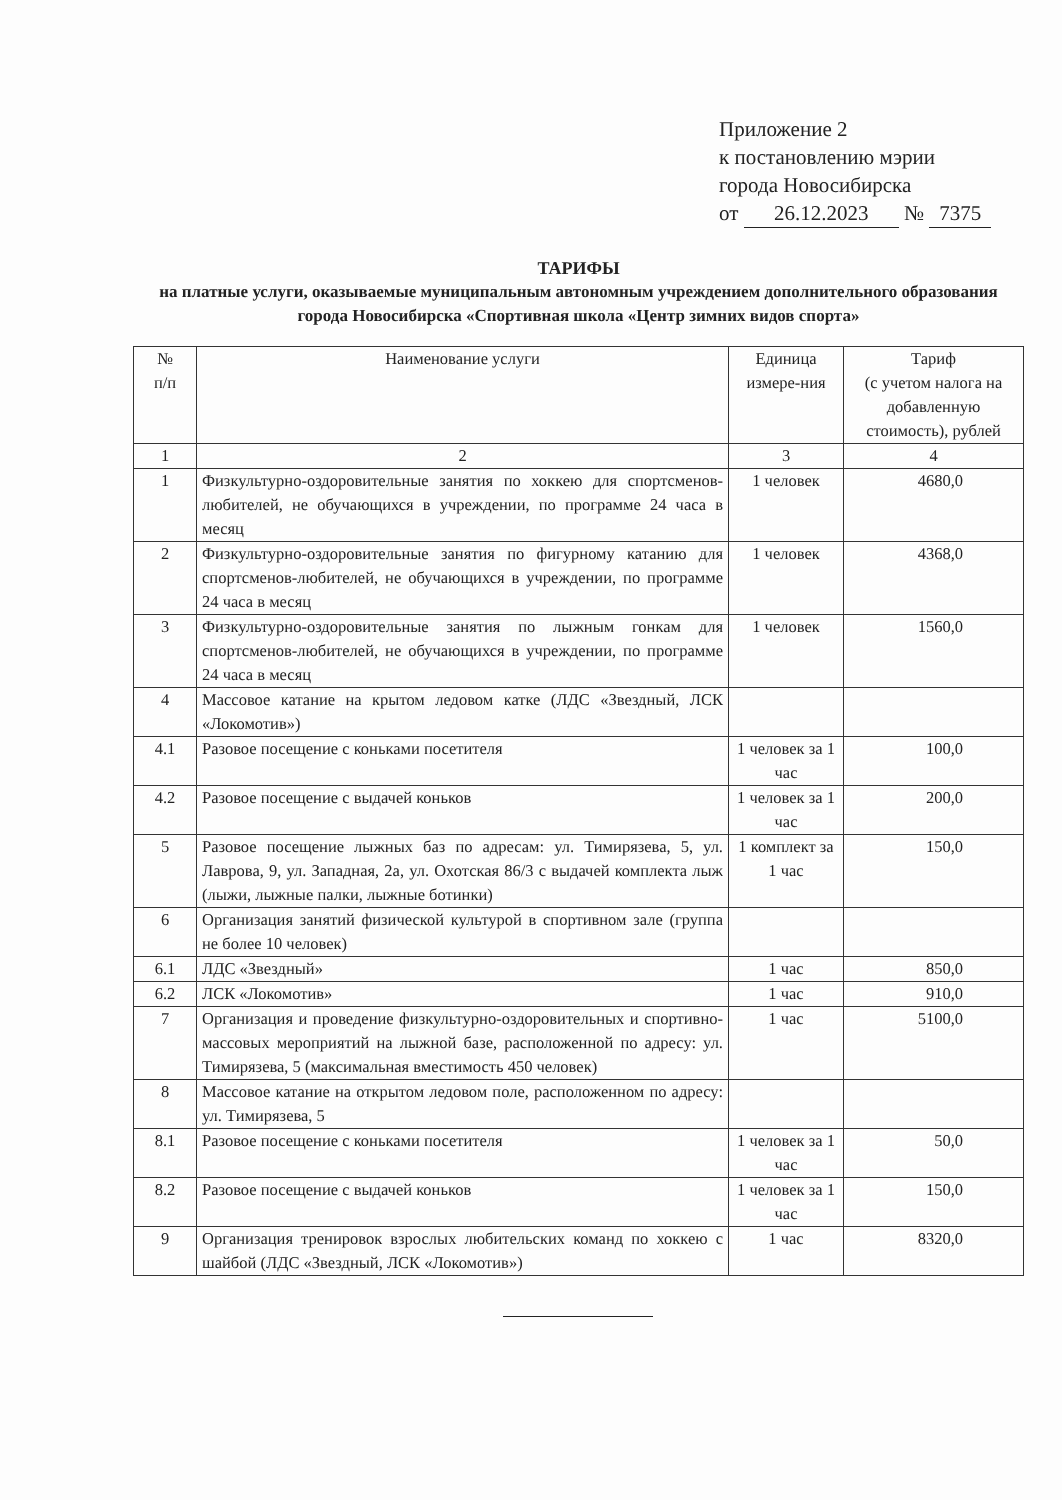Приложение 2
к постановлению мэрии
города Новосибирска
от 26.12.2023 № 7375
ТАРИФЫ
на платные услуги, оказываемые муниципальным автономным учреждением дополнительного образования города Новосибирска «Спортивная школа «Центр зимних видов спорта»
| № п/п | Наименование услуги | Единица измере-ния | Тариф (с учетом налога на добавленную стоимость), рублей |
| --- | --- | --- | --- |
| 1 | 2 | 3 | 4 |
| 1 | Физкультурно-оздоровительные занятия по хоккею для спортсменов-любителей, не обучающихся в учреждении, по программе 24 часа в месяц | 1 человек | 4680,0 |
| 2 | Физкультурно-оздоровительные занятия по фигурному катанию для спортсменов-любителей, не обучающихся в учреждении, по программе 24 часа в месяц | 1 человек | 4368,0 |
| 3 | Физкультурно-оздоровительные занятия по лыжным гонкам для спортсменов-любителей, не обучающихся в учреждении, по программе 24 часа в месяц | 1 человек | 1560,0 |
| 4 | Массовое катание на крытом ледовом катке (ЛДС «Звездный, ЛСК «Локомотив») | | |
| 4.1 | Разовое посещение с коньками посетителя | 1 человек за 1 час | 100,0 |
| 4.2 | Разовое посещение с выдачей коньков | 1 человек за 1 час | 200,0 |
| 5 | Разовое посещение лыжных баз по адресам: ул. Тимирязева, 5, ул. Лаврова, 9, ул. Западная, 2а, ул. Охотская 86/3 с выдачей комплекта лыж (лыжи, лыжные палки, лыжные ботинки) | 1 комплект за 1 час | 150,0 |
| 6 | Организация занятий физической культурой в спортивном зале (группа не более 10 человек) | | |
| 6.1 | ЛДС «Звездный» | 1 час | 850,0 |
| 6.2 | ЛСК «Локомотив» | 1 час | 910,0 |
| 7 | Организация и проведение физкультурно-оздоровительных и спортивно-массовых мероприятий на лыжной базе, расположенной по адресу: ул. Тимирязева, 5 (максимальная вместимость 450 человек) | 1 час | 5100,0 |
| 8 | Массовое катание на открытом ледовом поле, расположенном по адресу: ул. Тимирязева, 5 | | |
| 8.1 | Разовое посещение с коньками посетителя | 1 человек за 1 час | 50,0 |
| 8.2 | Разовое посещение с выдачей коньков | 1 человек за 1 час | 150,0 |
| 9 | Организация тренировок взрослых любительских команд по хоккею с шайбой (ЛДС «Звездный, ЛСК «Локомотив») | 1 час | 8320,0 |